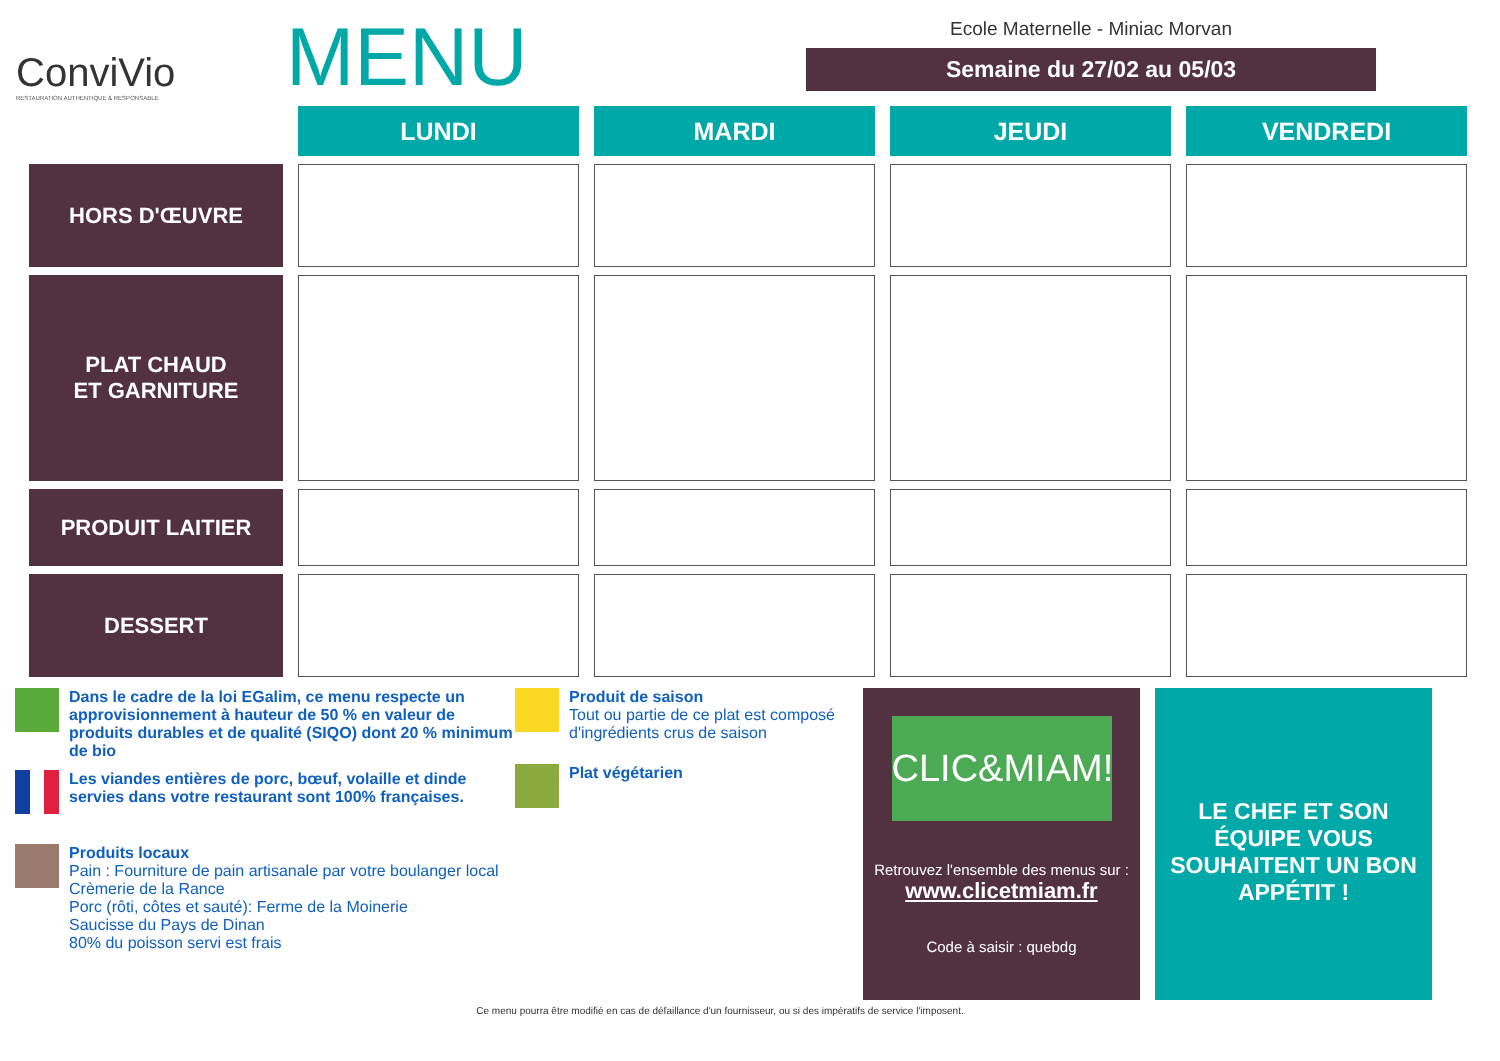ConviVio
RESTAURATION AUTHENTIQUE & RESPONSABLE
MENU
Ecole Maternelle - Miniac Morvan
Semaine du 27/02 au 05/03
| | LUNDI | MARDI | JEUDI | VENDREDI |
| HORS D'ŒUVRE | | | | |
| PLAT CHAUD ET GARNITURE | | | | |
| PRODUIT LAITIER | | | | |
| DESSERT | | | | |
Dans le cadre de la loi EGalim, ce menu respecte un approvisionnement à hauteur de 50 % en valeur de produits durables et de qualité (SIQO) dont 20 % minimum de bio
Les viandes entières de porc, bœuf, volaille et dinde servies dans votre restaurant sont 100% françaises.
Produits locaux
Pain : Fourniture de pain artisanale par votre boulanger local
Crèmerie de la Rance
Porc (rôti, côtes et sauté): Ferme de la Moinerie
Saucisse du Pays de Dinan
80% du poisson servi est frais
Produit de saison
Tout ou partie de ce plat est composé d'ingrédients crus de saison
Plat végétarien
CLIC&MIAM!
Retrouvez l'ensemble des menus sur :
www.clicetmiam.fr
Code à saisir : quebdg
LE CHEF ET SON ÉQUIPE VOUS SOUHAITENT UN BON APPÉTIT !
Ce menu pourra être modifié en cas de défaillance d'un fournisseur, ou si des impératifs de service l'imposent.